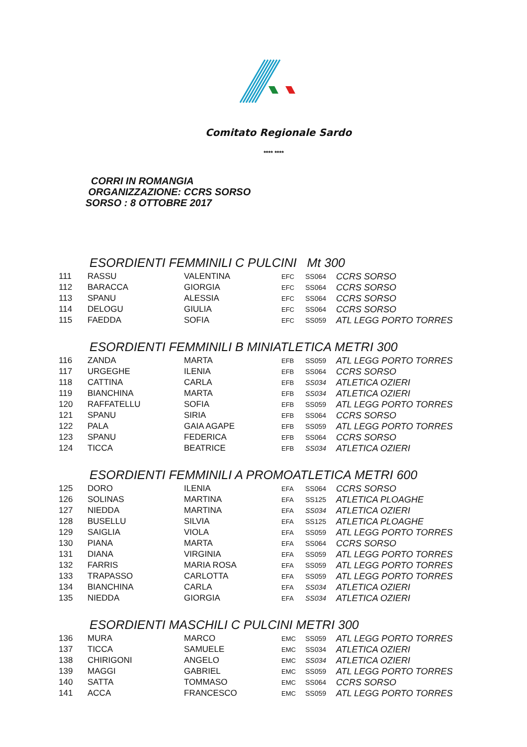Comitato Regionale Sardo
**** ****
CORRI IN ROMANGIA
ORGANIZZAZIONE: CCRS SORSO
SORSO : 8 OTTOBRE 2017
ESORDIENTI FEMMINILI C PULCINI Mt 300
| 111 | RASSU | VALENTINA | EFC | SS064 | CCRS SORSO |
| 112 | BARACCA | GIORGIA | EFC | SS064 | CCRS SORSO |
| 113 | SPANU | ALESSIA | EFC | SS064 | CCRS SORSO |
| 114 | DELOGU | GIULIA | EFC | SS064 | CCRS SORSO |
| 115 | FAEDDA | SOFIA | EFC | SS059 | ATL LEGG PORTO TORRES |
ESORDIENTI FEMMINILI B MINIATLETICA METRI 300
| 116 | ZANDA | MARTA | EFB | SS059 | ATL LEGG PORTO TORRES |
| 117 | URGEGHE | ILENIA | EFB | SS064 | CCRS SORSO |
| 118 | CATTINA | CARLA | EFB | SS034 | ATLETICA OZIERI |
| 119 | BIANCHINA | MARTA | EFB | SS034 | ATLETICA OZIERI |
| 120 | RAFFATELLU | SOFIA | EFB | SS059 | ATL LEGG PORTO TORRES |
| 121 | SPANU | SIRIA | EFB | SS064 | CCRS SORSO |
| 122 | PALA | GAIA AGAPE | EFB | SS059 | ATL LEGG PORTO TORRES |
| 123 | SPANU | FEDERICA | EFB | SS064 | CCRS SORSO |
| 124 | TICCA | BEATRICE | EFB | SS034 | ATLETICA OZIERI |
ESORDIENTI FEMMINILI A PROMOATLETICA METRI 600
| 125 | DORO | ILENIA | EFA | SS064 | CCRS SORSO |
| 126 | SOLINAS | MARTINA | EFA | SS125 | ATLETICA PLOAGHE |
| 127 | NIEDDA | MARTINA | EFA | SS034 | ATLETICA OZIERI |
| 128 | BUSELLU | SILVIA | EFA | SS125 | ATLETICA PLOAGHE |
| 129 | SAIGLIA | VIOLA | EFA | SS059 | ATL LEGG PORTO TORRES |
| 130 | PIANA | MARTA | EFA | SS064 | CCRS SORSO |
| 131 | DIANA | VIRGINIA | EFA | SS059 | ATL LEGG PORTO TORRES |
| 132 | FARRIS | MARIA ROSA | EFA | SS059 | ATL LEGG PORTO TORRES |
| 133 | TRAPASSO | CARLOTTA | EFA | SS059 | ATL LEGG PORTO TORRES |
| 134 | BIANCHINA | CARLA | EFA | SS034 | ATLETICA OZIERI |
| 135 | NIEDDA | GIORGIA | EFA | SS034 | ATLETICA OZIERI |
ESORDIENTI MASCHILI C PULCINI METRI 300
| 136 | MURA | MARCO | EMC | SS059 | ATL LEGG PORTO TORRES |
| 137 | TICCA | SAMUELE | EMC | SS034 | ATLETICA OZIERI |
| 138 | CHIRIGONI | ANGELO | EMC | SS034 | ATLETICA OZIERI |
| 139 | MAGGI | GABRIEL | EMC | SS059 | ATL LEGG PORTO TORRES |
| 140 | SATTA | TOMMASO | EMC | SS064 | CCRS SORSO |
| 141 | ACCA | FRANCESCO | EMC | SS059 | ATL LEGG PORTO TORRES |